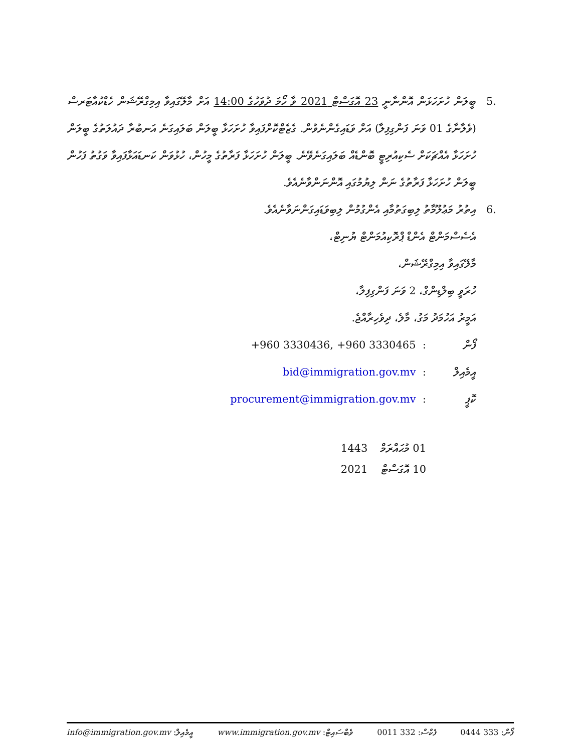.5 ބީލަން ހުށަހަޅަން އޮންނާނީ 23 އޮގަސްޓް 2021 ވާ ހޯމަ ދުވަހުގެ 14:00 އަށް މާލޭގައިވާ އިމިގްރޭޝަން ހެޑްކުއާޓަރސް (ވެލާނާގެ 01 ވަނަ ފަންގިފިލާ) އަށް ވަޑައިގެންނެވުން. ގެޒެޓްކޮށްފައިވާ ހުށަހަޅާ ބީލަން ބަލައިގަނެ އަނބުރާ ދައުލަތުގެ ބީލަން ހުށަހަޅާ އެއްޗަކަށް ސެކިއުރިޓީ ބޮންޑެއް ބަލައިގަނެވޭނެ. ބީލަން ހުށަހަޅާ ފަރާތުގެ މީހުން، ހުޅުވަން ކަނޑައަޅާފައިވާ ވަގުތު ފަހުން ބީލަން ހުށަހަޅާ ފަރާތުގެ ނަން ލިޔުމުގައި އޮންނަންވާނެއެވެ.
.6 އިތުރު މަޢުލޫމާތު ލިބިގަތުމާއި އެންގުމުން ލިބިވަޑައިގަންނަވާނެއެވެ.
އެސެސްމަންޓް އެންޑް ޕްރޮކިއުމަންޓް ޔުނިޓް،
މާލޭގައިވާ އިމިގްރޭޝަން،
ހުރަވީ ބިލްޑިންގް، 2 ވަނަ ފަންގިފިލާ،
އަމީރު އަހުމަދު މަގު، މާލެ، ދިވެހިރާއްޖެ.
ފޯން: +960 3330436, +960 3330465
އީމެއިލް: bid@immigration.gov.mv
ކޮޕީ: procurement@immigration.gov.mv
01 މުޙައްރަމް 1443
10 އޮގަސްޓް 2021
ފޯން: 333 0444 ފެކްސް: 332 0011 ވެބްސައިޓް: www.immigration.gov.mv އީމެއިލް: info@immigration.gov.mv